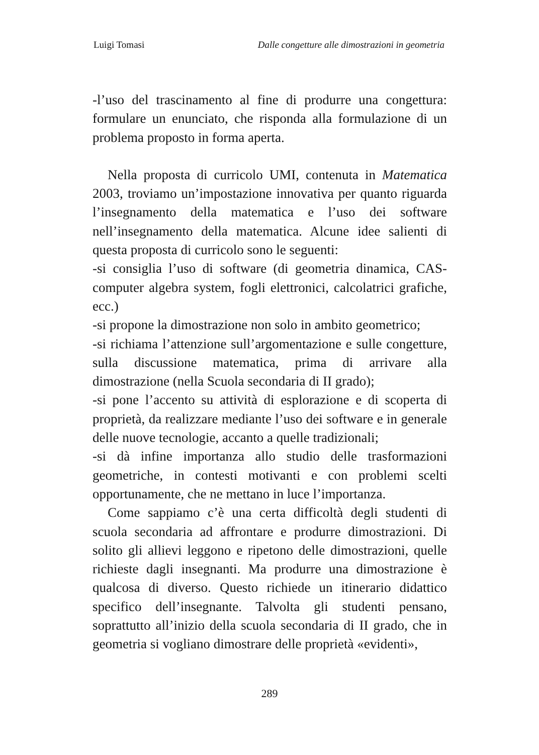Luigi Tomasi Dalle congetture alle dimostrazioni in geometria
-l’uso del trascinamento al fine di produrre una congettura: formulare un enunciato, che risponda alla formulazione di un problema proposto in forma aperta.
Nella proposta di curricolo UMI, contenuta in Matematica 2003, troviamo un’impostazione innovativa per quanto riguarda l’insegnamento della matematica e l’uso dei software nell’insegnamento della matematica. Alcune idee salienti di questa proposta di curricolo sono le seguenti:
-si consiglia l’uso di software (di geometria dinamica, CAS-computer algebra system, fogli elettronici, calcolatrici grafiche, ecc.)
-si propone la dimostrazione non solo in ambito geometrico;
-si richiama l’attenzione sull’argomentazione e sulle congetture, sulla discussione matematica, prima di arrivare alla dimostrazione (nella Scuola secondaria di II grado);
-si pone l’accento su attività di esplorazione e di scoperta di proprietà, da realizzare mediante l’uso dei software e in generale delle nuove tecnologie, accanto a quelle tradizionali;
-si dà infine importanza allo studio delle trasformazioni geometriche, in contesti motivanti e con problemi scelti opportunamente, che ne mettano in luce l’importanza.
Come sappiamo c’è una certa difficoltà degli studenti di scuola secondaria ad affrontare e produrre dimostrazioni. Di solito gli allievi leggono e ripetono delle dimostrazioni, quelle richieste dagli insegnanti. Ma produrre una dimostrazione è qualcosa di diverso. Questo richiede un itinerario didattico specifico dell’insegnante. Talvolta gli studenti pensano, soprattutto all’inizio della scuola secondaria di II grado, che in geometria si vogliano dimostrare delle proprietà «evidenti»,
289